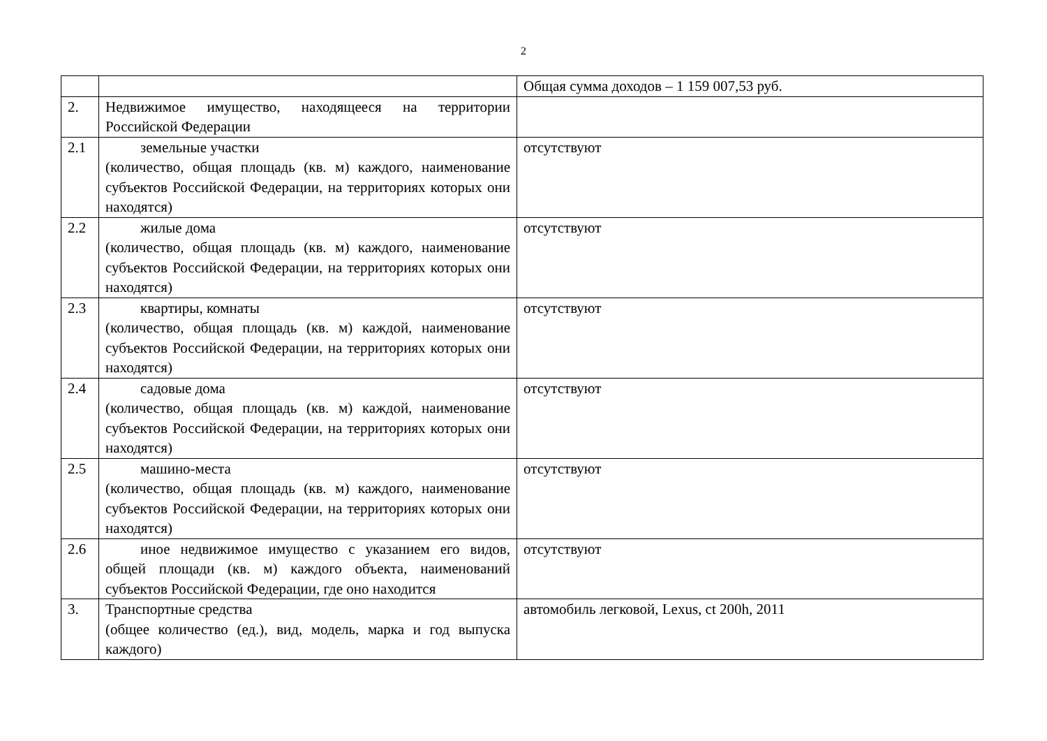2
| | | Общая сумма доходов – 1 159 007,53 руб. |
| 2. | Недвижимое имущество, находящееся на территории Российской Федерации | |
| 2.1 | земельные участки (количество, общая площадь (кв. м) каждого, наименование субъектов Российской Федерации, на территориях которых они находятся) | отсутствуют |
| 2.2 | жилые дома (количество, общая площадь (кв. м) каждого, наименование субъектов Российской Федерации, на территориях которых они находятся) | отсутствуют |
| 2.3 | квартиры, комнаты (количество, общая площадь (кв. м) каждой, наименование субъектов Российской Федерации, на территориях которых они находятся) | отсутствуют |
| 2.4 | садовые дома (количество, общая площадь (кв. м) каждой, наименование субъектов Российской Федерации, на территориях которых они находятся) | отсутствуют |
| 2.5 | машино-места (количество, общая площадь (кв. м) каждого, наименование субъектов Российской Федерации, на территориях которых они находятся) | отсутствуют |
| 2.6 | иное недвижимое имущество с указанием его видов, общей площади (кв. м) каждого объекта, наименований субъектов Российской Федерации, где оно находится | отсутствуют |
| 3. | Транспортные средства (общее количество (ед.), вид, модель, марка и год выпуска каждого) | автомобиль легковой, Lexus, ct 200h, 2011 |